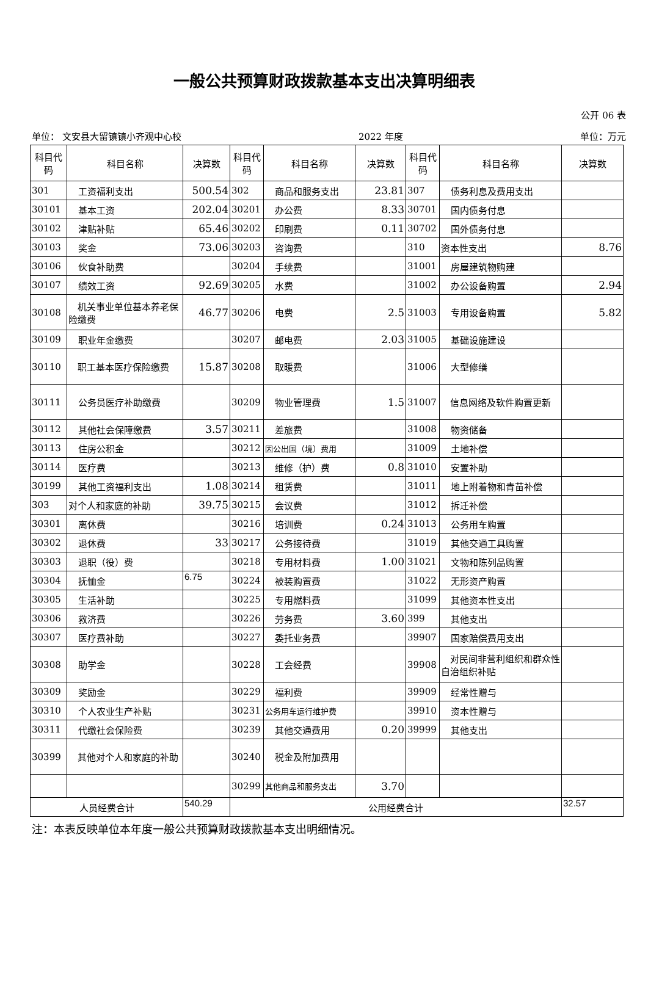一般公共预算财政拨款基本支出决算明细表
公开 06 表
单位： 文安县大留镇镇小齐观中心校 2022 年度 单位：万元
| 科目代码 | 科目名称 | 决算数 | 科目代码 | 科目名称 | 决算数 | 科目代码 | 科目名称 | 决算数 |
| --- | --- | --- | --- | --- | --- | --- | --- | --- |
| 301 | 工资福利支出 | 500.54 | 302 | 商品和服务支出 | 23.81 | 307 | 债务利息及费用支出 | |
| 30101 | 基本工资 | 202.04 | 30201 | 办公费 | 8.33 | 30701 | 国内债务付息 | |
| 30102 | 津贴补贴 | 65.46 | 30202 | 印刷费 | 0.11 | 30702 | 国外债务付息 | |
| 30103 | 奖金 | 73.06 | 30203 | 咨询费 | | 310 | 资本性支出 | 8.76 |
| 30106 | 伙食补助费 | | 30204 | 手续费 | | 31001 | 房屋建筑物购建 | |
| 30107 | 绩效工资 | 92.69 | 30205 | 水费 | | 31002 | 办公设备购置 | 2.94 |
| 30108 | 机关事业单位基本养老保险缴费 | 46.77 | 30206 | 电费 | 2.5 | 31003 | 专用设备购置 | 5.82 |
| 30109 | 职业年金缴费 | | 30207 | 邮电费 | 2.03 | 31005 | 基础设施建设 | |
| 30110 | 职工基本医疗保险缴费 | 15.87 | 30208 | 取暖费 | | 31006 | 大型修缮 | |
| 30111 | 公务员医疗补助缴费 | | 30209 | 物业管理费 | 1.5 | 31007 | 信息网络及软件购置更新 | |
| 30112 | 其他社会保障缴费 | 3.57 | 30211 | 差旅费 | | 31008 | 物资储备 | |
| 30113 | 住房公积金 | | 30212 | 因公出国（境）费用 | | 31009 | 土地补偿 | |
| 30114 | 医疗费 | | 30213 | 维修（护）费 | 0.8 | 31010 | 安置补助 | |
| 30199 | 其他工资福利支出 | 1.08 | 30214 | 租赁费 | | 31011 | 地上附着物和青苗补偿 | |
| 303 | 对个人和家庭的补助 | 39.75 | 30215 | 会议费 | | 31012 | 拆迁补偿 | |
| 30301 | 离休费 | | 30216 | 培训费 | 0.24 | 31013 | 公务用车购置 | |
| 30302 | 退休费 | 33 | 30217 | 公务接待费 | | 31019 | 其他交通工具购置 | |
| 30303 | 退职（役）费 | | 30218 | 专用材料费 | 1.00 | 31021 | 文物和陈列品购置 | |
| 30304 | 抚恤金 | 6.75 | 30224 | 被装购置费 | | 31022 | 无形资产购置 | |
| 30305 | 生活补助 | | 30225 | 专用燃料费 | | 31099 | 其他资本性支出 | |
| 30306 | 救济费 | | 30226 | 劳务费 | 3.60 | 399 | 其他支出 | |
| 30307 | 医疗费补助 | | 30227 | 委托业务费 | | 39907 | 国家赔偿费用支出 | |
| 30308 | 助学金 | | 30228 | 工会经费 | | 39908 | 对民间非营利组织和群众性自治组织补贴 | |
| 30309 | 奖励金 | | 30229 | 福利费 | | 39909 | 经常性赠与 | |
| 30310 | 个人农业生产补贴 | | 30231 | 公务用车运行维护费 | | 39910 | 资本性赠与 | |
| 30311 | 代缴社会保险费 | | 30239 | 其他交通费用 | 0.20 | 39999 | 其他支出 | |
| 30399 | 其他对个人和家庭的补助 | | 30240 | 税金及附加费用 | | | | |
| | | | 30299 | 其他商品和服务支出 | 3.70 | | | |
| 人员经费合计 | | 540.29 | 公用经费合计 | | | | | 32.57 |
注：本表反映单位本年度一般公共预算财政拨款基本支出明细情况。